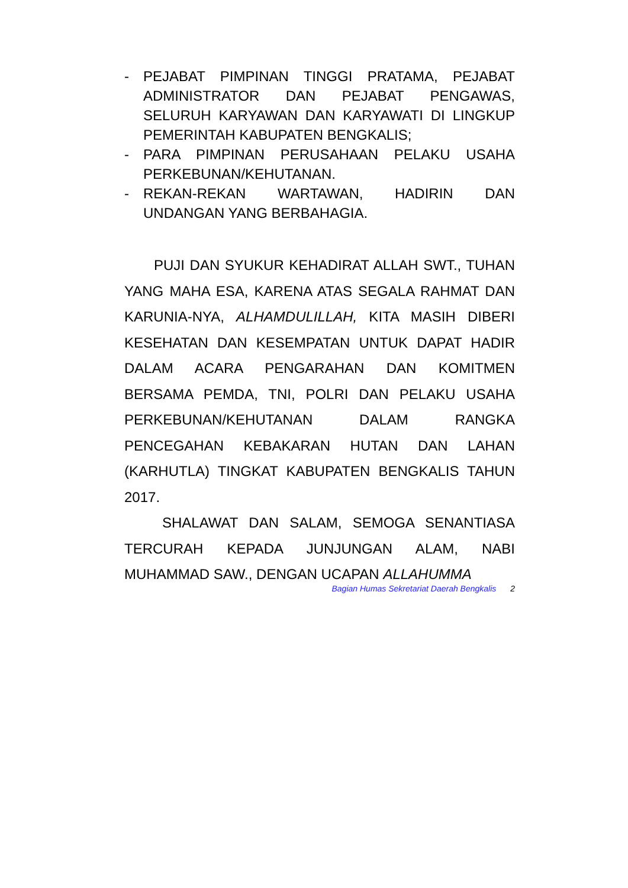- PEJABAT PIMPINAN TINGGI PRATAMA, PEJABAT ADMINISTRATOR DAN PEJABAT PENGAWAS, SELURUH KARYAWAN DAN KARYAWATI DI LINGKUP PEMERINTAH KABUPATEN BENGKALIS;
- PARA PIMPINAN PERUSAHAAN PELAKU USAHA PERKEBUNAN/KEHUTANAN.
- REKAN-REKAN WARTAWAN, HADIRIN DAN UNDANGAN YANG BERBAHAGIA.
PUJI DAN SYUKUR KEHADIRAT ALLAH SWT., TUHAN YANG MAHA ESA, KARENA ATAS SEGALA RAHMAT DAN KARUNIA-NYA, ALHAMDULILLAH, KITA MASIH DIBERI KESEHATAN DAN KESEMPATAN UNTUK DAPAT HADIR DALAM ACARA PENGARAHAN DAN KOMITMEN BERSAMA PEMDA, TNI, POLRI DAN PELAKU USAHA PERKEBUNAN/KEHUTANAN DALAM RANGKA PENCEGAHAN KEBAKARAN HUTAN DAN LAHAN (KARHUTLA) TINGKAT KABUPATEN BENGKALIS TAHUN 2017.
SHALAWAT DAN SALAM, SEMOGA SENANTIASA TERCURAH KEPADA JUNJUNGAN ALAM, NABI MUHAMMAD SAW., DENGAN UCAPAN ALLAHUMMA
Bagian Humas Sekretariat Daerah Bengkalis 2